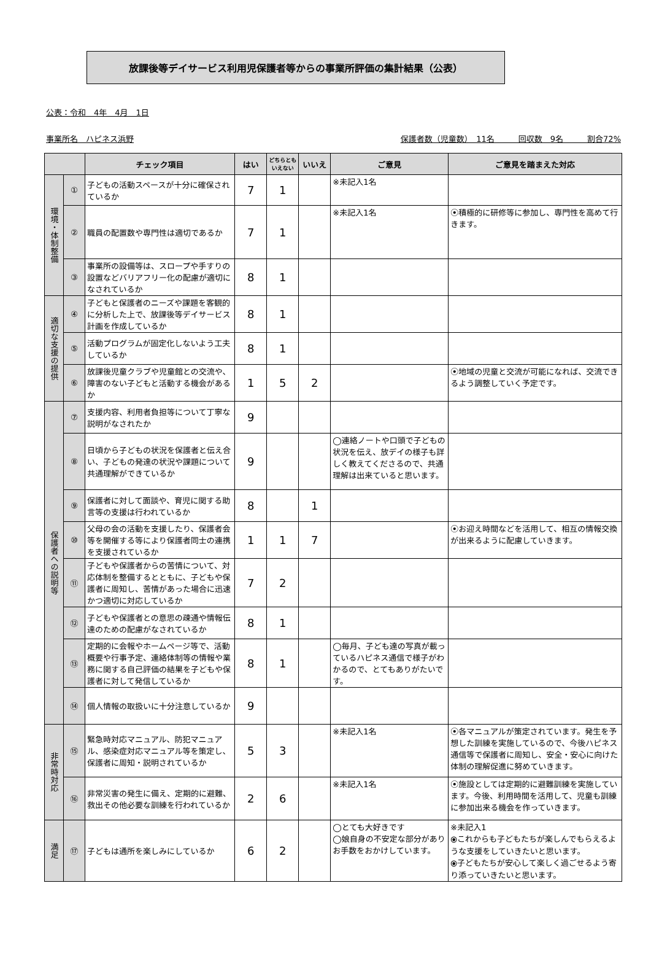放課後等デイサービス利用児保護者等からの事業所評価の集計結果（公表）
公表：令和　4年　4月　1日
事業所名　ハピネス浜野 保護者数（児童数）　11名　　　回収数　9名　　　割合72%
| | | チェック項目 | はい | どちらとも いえない | いいえ | ご意見 | ご意見を踏まえた対応 |
| --- | --- | --- | --- | --- | --- | --- | --- |
| 環境・体制整備 | ① | 子どもの活動スペースが十分に確保されているか | 7 | 1 | | ※未記入1名 | |
| | ② | 職員の配置数や専門性は適切であるか | 7 | 1 | | ※未記入1名 | ⦿積極的に研修等に参加し、専門性を高めて行きます。 |
| | ③ | 事業所の設備等は、スロープや手すりの設置などバリアフリー化の配慮が適切になされているか | 8 | 1 | | | |
| 適切な支援の提供 | ④ | 子どもと保護者のニーズや課題を客観的に分析した上で、放課後等デイサービス計画を作成しているか | 8 | 1 | | | |
| | ⑤ | 活動プログラムが固定化しないよう工夫しているか | 8 | 1 | | | |
| | ⑥ | 放課後児童クラブや児童館との交流や、障害のない子どもと活動する機会があるか | 1 | 5 | 2 | | ⦿地域の児童と交流が可能になれば、交流できるよう調整していく予定です。 |
| 保護者への説明等 | ⑦ | 支援内容、利用者負担等について丁寧な説明がなされたか | 9 | | | | |
| | ⑧ | 日頃から子どもの状況を保護者と伝え合い、子どもの発達の状況や課題について共通理解ができているか | 9 | | | ◯連絡ノートや口頭で子どもの状況を伝え、放デイの様子も詳しく教えてくださるので、共通理解は出来ていると思います。 | |
| | ⑨ | 保護者に対して面談や、育児に関する助言等の支援は行われているか | 8 | | 1 | | |
| | ⑩ | 父母の会の活動を支援したり、保護者会等を開催する等により保護者同士の連携を支援されているか | 1 | 1 | 7 | | ⦿お迎え時間などを活用して、相互の情報交換が出来るように配慮していきます。 |
| | ⑪ | 子どもや保護者からの苦情について、対応体制を整備するとともに、子どもや保護者に周知し、苦情があった場合に迅速かつ適切に対応しているか | 7 | 2 | | | |
| | ⑫ | 子どもや保護者との意思の疎通や情報伝達のための配慮がなされているか | 8 | 1 | | | |
| | ⑬ | 定期的に会報やホームページ等で、活動概要や行事予定、連絡体制等の情報や業務に関する自己評価の結果を子どもや保護者に対して発信しているか | 8 | 1 | | ◯毎月、子ども達の写真が載っているハピネス通信で様子がわかるので、とてもありがたいです。 | |
| | ⑭ | 個人情報の取扱いに十分注意しているか | 9 | | | | |
| 非常時対応 | ⑮ | 緊急時対応マニュアル、防犯マニュアル、感染症対応マニュアル等を策定し、保護者に周知・説明されているか | 5 | 3 | | ※未記入1名 | ⦿各マニュアルが策定されています。発生を予想した訓練を実施しているので、今後ハピネス通信等で保護者に周知し、安全・安心に向けた体制の理解促進に努めていきます。 |
| | ⑯ | 非常災害の発生に備え、定期的に避難、救出その他必要な訓練を行われているか | 2 | 6 | | ※未記入1名 | ⦿施設としては定期的に避難訓練を実施しています。今後、利用時間を活用して、児童も訓練に参加出来る機会を作っていきます。 |
| 満足 | ⑰ | 子どもは通所を楽しみにしているか | 6 | 2 | | ◯とても大好きです ◯娘自身の不安定な部分がありお手数をおかけしています。 | ※未記入1 ⦿これからも子どもたちが楽しんでもらえるような支援をしていきたいと思います。 ⦿子どもたちが安心して楽しく過ごせるよう寄り添っていきたいと思います。 |